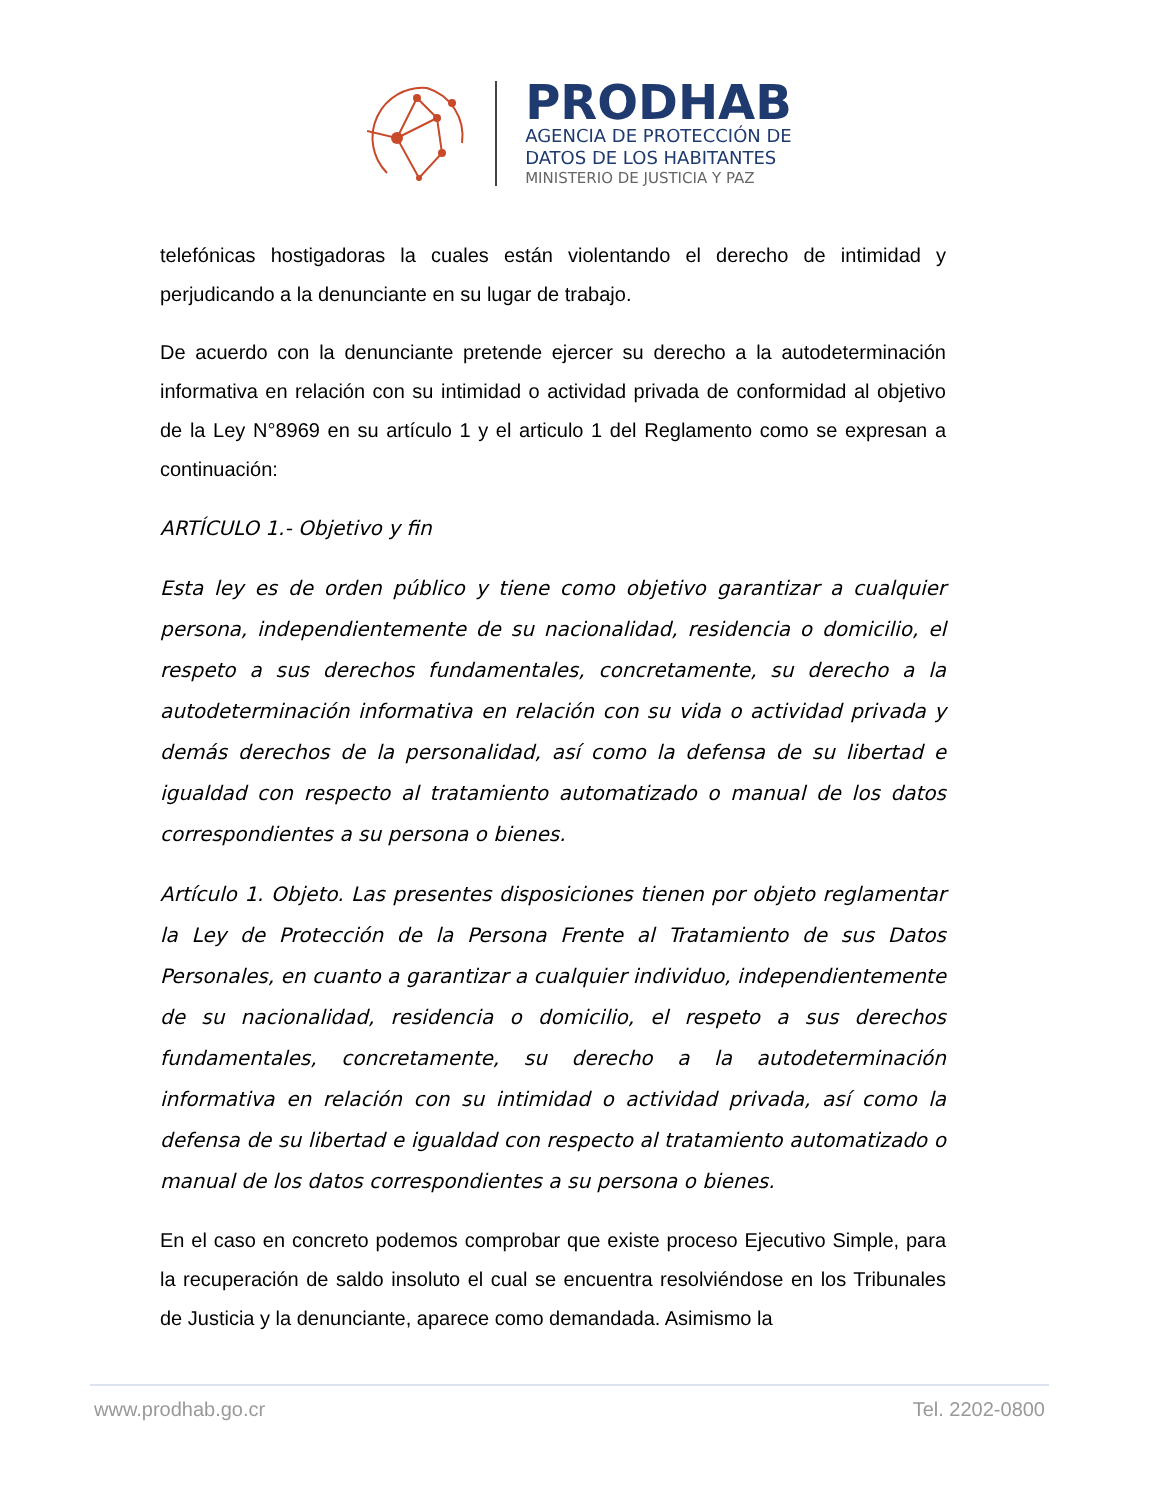PRODHAB
AGENCIA DE PROTECCIÓN DE
DATOS DE LOS HABITANTES
MINISTERIO DE JUSTICIA Y PAZ
telefónicas hostigadoras la cuales están violentando el derecho de intimidad y perjudicando a la denunciante en su lugar de trabajo.
De acuerdo con la denunciante pretende ejercer su derecho a la autodeterminación informativa en relación con su intimidad o actividad privada de conformidad al objetivo de la Ley N°8969 en su artículo 1 y el articulo 1 del Reglamento como se expresan a continuación:
ARTÍCULO 1.- Objetivo y fin
Esta ley es de orden público y tiene como objetivo garantizar a cualquier persona, independientemente de su nacionalidad, residencia o domicilio, el respeto a sus derechos fundamentales, concretamente, su derecho a la autodeterminación informativa en relación con su vida o actividad privada y demás derechos de la personalidad, así como la defensa de su libertad e igualdad con respecto al tratamiento automatizado o manual de los datos correspondientes a su persona o bienes.
Artículo 1. Objeto. Las presentes disposiciones tienen por objeto reglamentar la Ley de Protección de la Persona Frente al Tratamiento de sus Datos Personales, en cuanto a garantizar a cualquier individuo, independientemente de su nacionalidad, residencia o domicilio, el respeto a sus derechos fundamentales, concretamente, su derecho a la autodeterminación informativa en relación con su intimidad o actividad privada, así como la defensa de su libertad e igualdad con respecto al tratamiento automatizado o manual de los datos correspondientes a su persona o bienes.
En el caso en concreto podemos comprobar que existe proceso Ejecutivo Simple, para la recuperación de saldo insoluto el cual se encuentra resolviéndose en los Tribunales de Justicia y la denunciante, aparece como demandada. Asimismo la
www.prodhab.go.cr Tel. 2202-0800